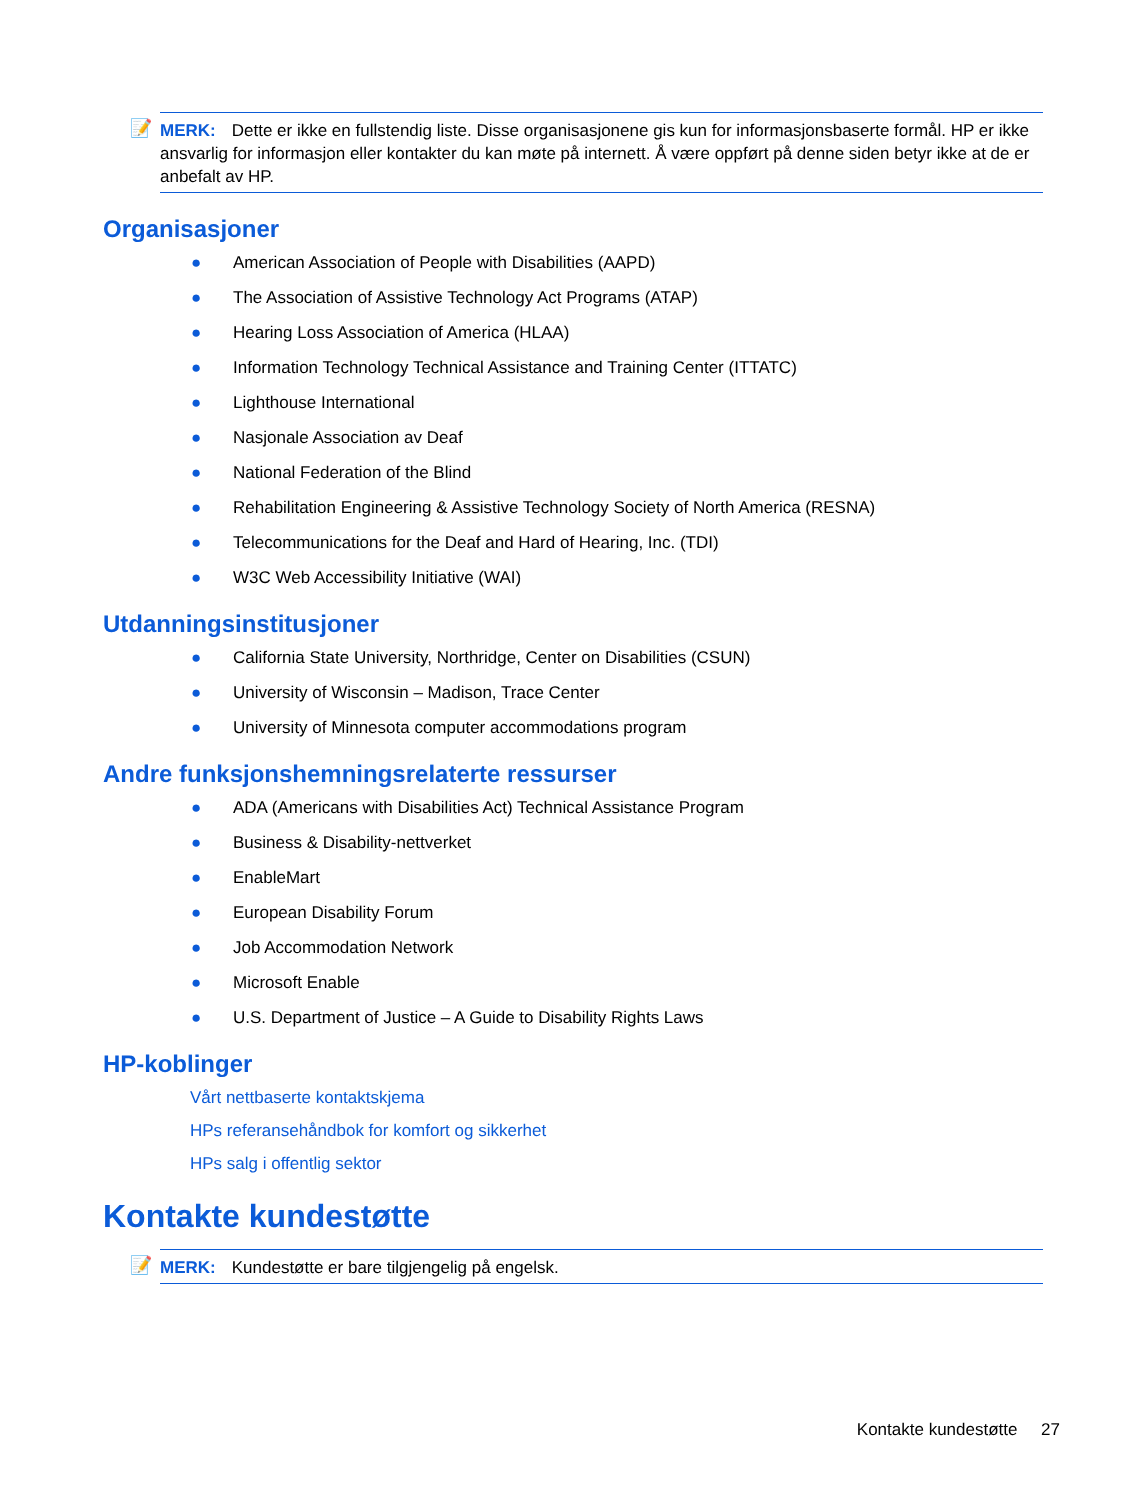📝 MERK: Dette er ikke en fullstendig liste. Disse organisasjonene gis kun for informasjonsbaserte formål. HP er ikke ansvarlig for informasjon eller kontakter du kan møte på internett. Å være oppført på denne siden betyr ikke at de er anbefalt av HP.
Organisasjoner
● American Association of People with Disabilities (AAPD)
● The Association of Assistive Technology Act Programs (ATAP)
● Hearing Loss Association of America (HLAA)
● Information Technology Technical Assistance and Training Center (ITTATC)
● Lighthouse International
● Nasjonale Association av Deaf
● National Federation of the Blind
● Rehabilitation Engineering & Assistive Technology Society of North America (RESNA)
● Telecommunications for the Deaf and Hard of Hearing, Inc. (TDI)
● W3C Web Accessibility Initiative (WAI)
Utdanningsinstitusjoner
● California State University, Northridge, Center on Disabilities (CSUN)
● University of Wisconsin – Madison, Trace Center
● University of Minnesota computer accommodations program
Andre funksjonshemningsrelaterte ressurser
● ADA (Americans with Disabilities Act) Technical Assistance Program
● Business & Disability-nettverket
● EnableMart
● European Disability Forum
● Job Accommodation Network
● Microsoft Enable
● U.S. Department of Justice – A Guide to Disability Rights Laws
HP-koblinger
Vårt nettbaserte kontaktskjema
HPs referansehåndbok for komfort og sikkerhet
HPs salg i offentlig sektor
Kontakte kundestøtte
📝 MERK: Kundestøtte er bare tilgjengelig på engelsk.
Kontakte kundestøtte 27